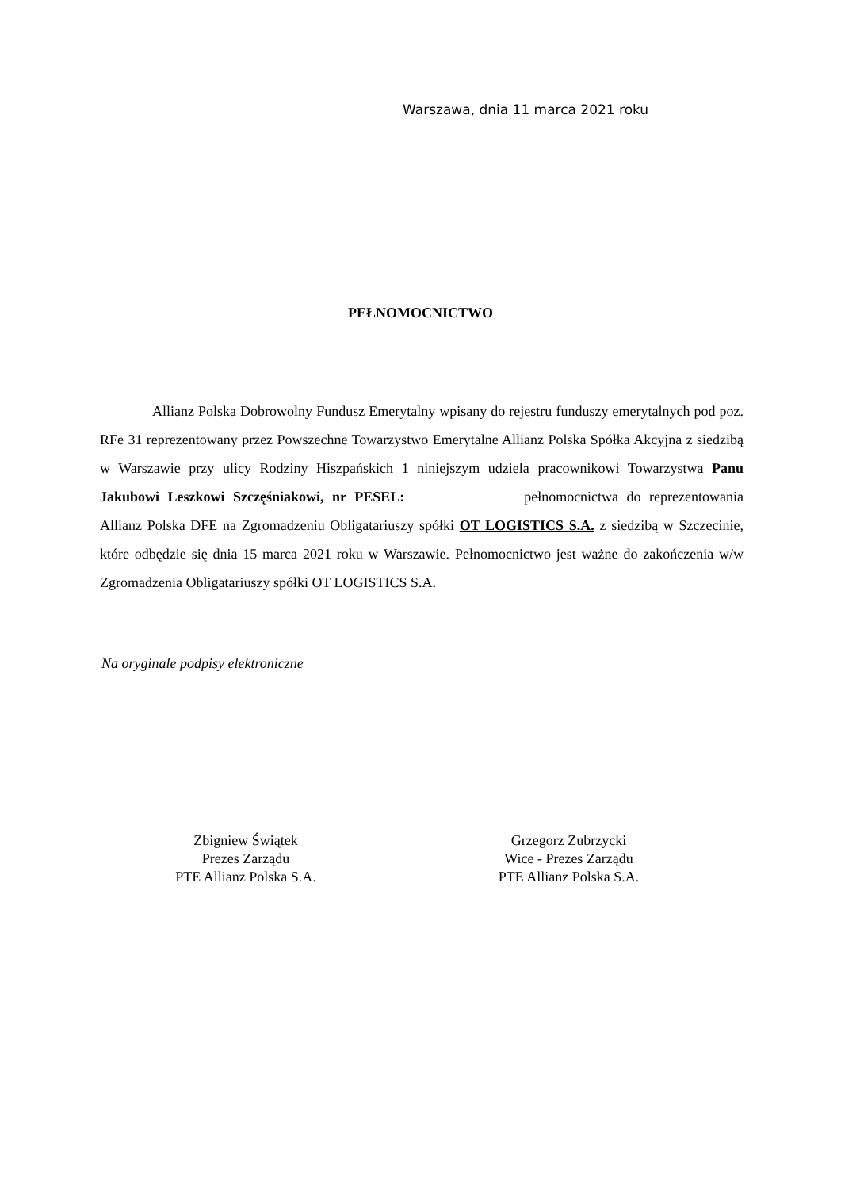Warszawa, dnia 11 marca 2021 roku
PEŁNOMOCNICTWO
Allianz Polska Dobrowolny Fundusz Emerytalny wpisany do rejestru funduszy emerytalnych pod poz. RFe 31 reprezentowany przez Powszechne Towarzystwo Emerytalne Allianz Polska Spółka Akcyjna z siedzibą w Warszawie przy ulicy Rodziny Hiszpańskich 1 niniejszym udziela pracownikowi Towarzystwa Panu Jakubowi Leszkowi Szczęśniakowi, nr PESEL: pełnomocnictwa do reprezentowania Allianz Polska DFE na Zgromadzeniu Obligatariuszy spółki OT LOGISTICS S.A. z siedzibą w Szczecinie, które odbędzie się dnia 15 marca 2021 roku w Warszawie. Pełnomocnictwo jest ważne do zakończenia w/w Zgromadzenia Obligatariuszy spółki OT LOGISTICS S.A.
Na oryginale podpisy elektroniczne
Zbigniew Świątek
Prezes Zarządu
PTE Allianz Polska S.A.
Grzegorz Zubrzycki
Wice - Prezes Zarządu
PTE Allianz Polska S.A.